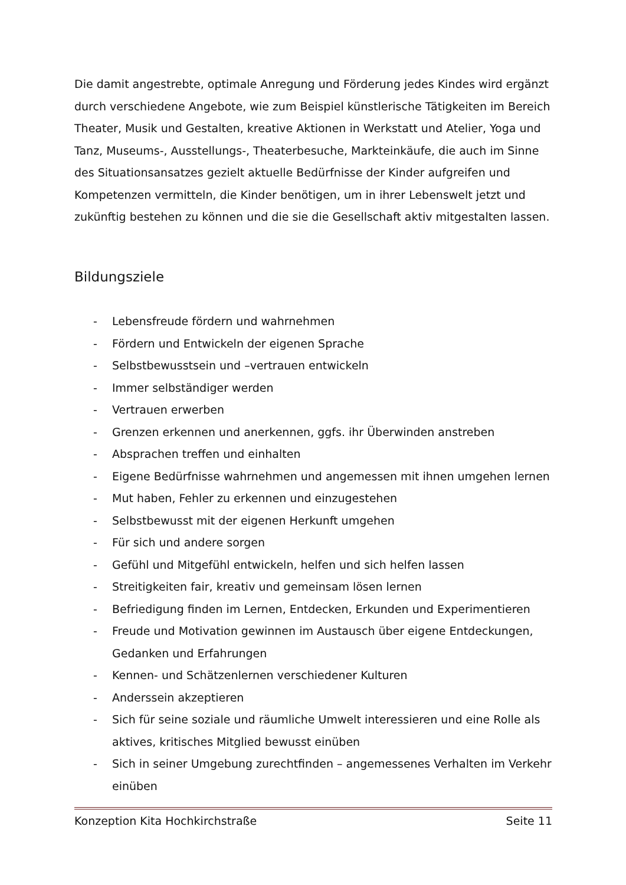Die damit angestrebte, optimale Anregung und Förderung jedes Kindes wird ergänzt durch verschiedene Angebote, wie zum Beispiel künstlerische Tätigkeiten im Bereich Theater, Musik und Gestalten, kreative Aktionen in Werkstatt und Atelier, Yoga und Tanz, Museums-, Ausstellungs-, Theaterbesuche, Markteinkäufe, die auch im Sinne des Situationsansatzes gezielt aktuelle Bedürfnisse der Kinder aufgreifen und Kompetenzen vermitteln, die Kinder benötigen, um in ihrer Lebenswelt jetzt und zukünftig bestehen zu können und die sie die Gesellschaft aktiv mitgestalten lassen.
Bildungsziele
- Lebensfreude fördern und wahrnehmen
- Fördern und Entwickeln der eigenen Sprache
- Selbstbewusstsein und –vertrauen entwickeln
- Immer selbständiger werden
- Vertrauen erwerben
- Grenzen erkennen und anerkennen, ggfs. ihr Überwinden anstreben
- Absprachen treffen und einhalten
- Eigene Bedürfnisse wahrnehmen und angemessen mit ihnen umgehen lernen
- Mut haben, Fehler zu erkennen und einzugestehen
- Selbstbewusst mit der eigenen Herkunft umgehen
- Für sich und andere sorgen
- Gefühl und Mitgefühl entwickeln, helfen und sich helfen lassen
- Streitigkeiten fair, kreativ und gemeinsam lösen lernen
- Befriedigung finden im Lernen, Entdecken, Erkunden und Experimentieren
- Freude und Motivation gewinnen im Austausch über eigene Entdeckungen, Gedanken und Erfahrungen
- Kennen- und Schätzenlernen verschiedener Kulturen
- Anderssein akzeptieren
- Sich für seine soziale und räumliche Umwelt interessieren und eine Rolle als aktives, kritisches Mitglied bewusst einüben
- Sich in seiner Umgebung zurechtfinden – angemessenes Verhalten im Verkehr einüben
Konzeption Kita Hochkirchstraße Seite 11